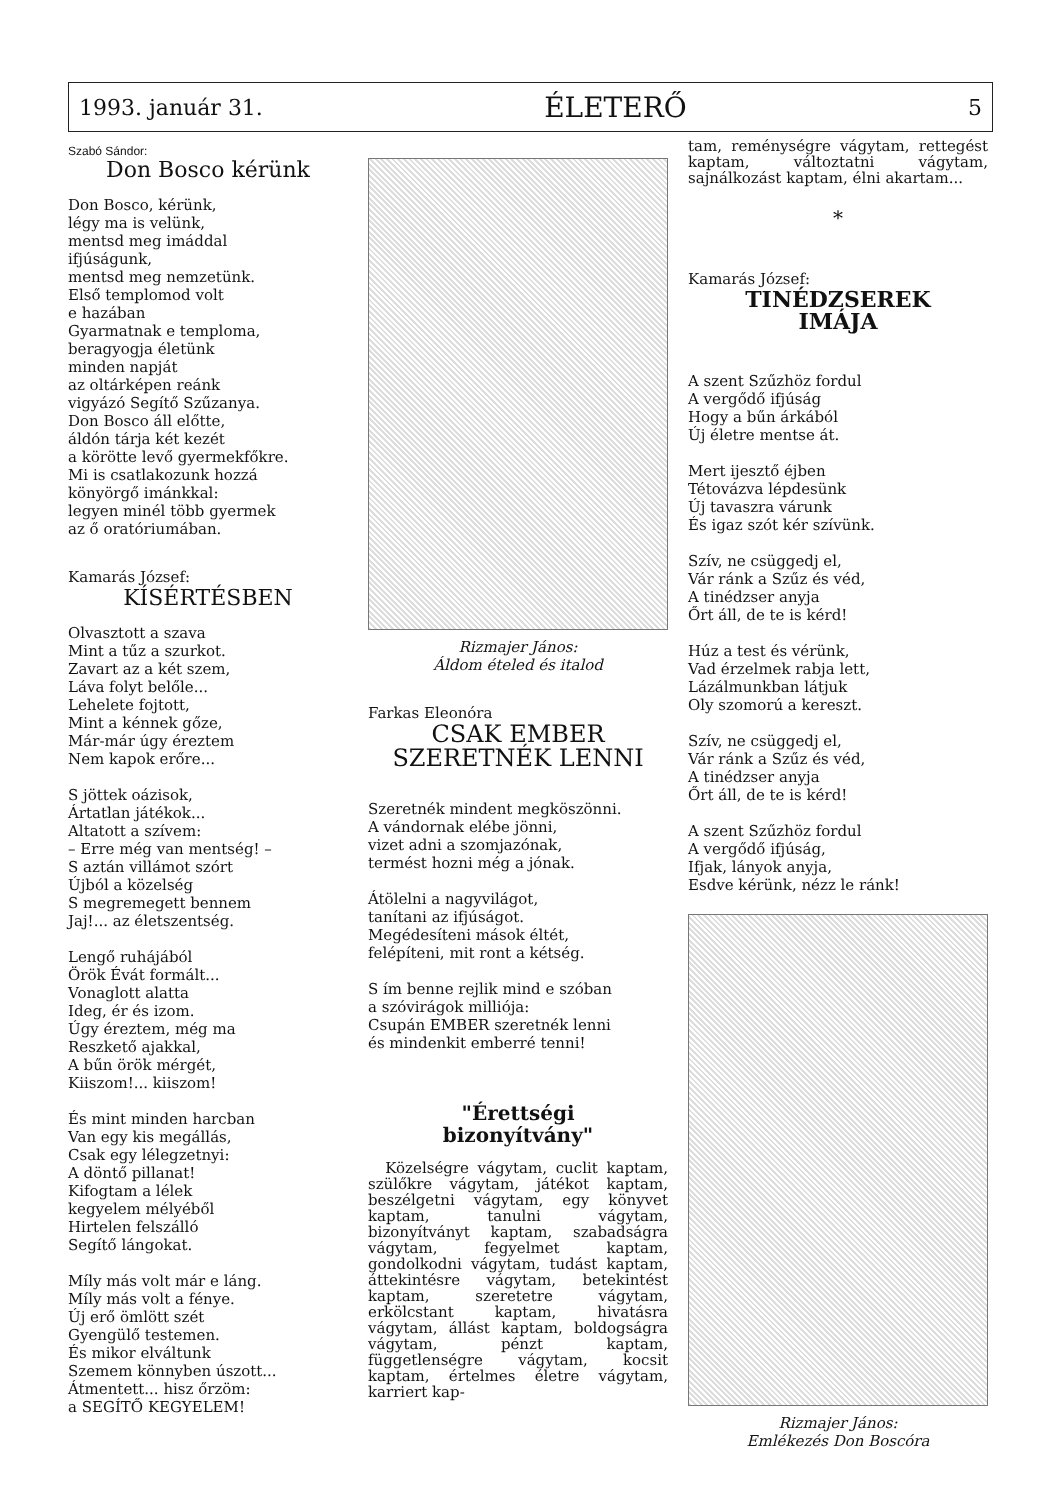1993. január 31. ÉLETERŐ 5
Szabó Sándor:
Don Bosco kérünk
Don Bosco, kérünk,
légy ma is velünk,
mentsd meg imáddal
ifjúságunk,
mentsd meg nemzetünk.
Első templomod volt
e hazában
Gyarmatnak e temploma,
beragyogja életünk
minden napját
az oltárképen reánk
vigyázó Segítő Szűzanya.
Don Bosco áll előtte,
áldón tárja két kezét
a körötte levő gyermekfőkre.
Mi is csatlakozunk hozzá
könyörgő imánkkal:
legyen minél több gyermek
az ő oratóriumában.
Kamarás József:
KÍSÉRTÉSBEN
Olvasztott a szava
Mint a tűz a szurkot.
Zavart az a két szem,
Láva folyt belőle...
Lehelete fojtott,
Mint a kénnek gőze,
Már-már úgy éreztem
Nem kapok erőre...
S jöttek oázisok,
Ártatlan játékok...
Altatott a szívem:
– Erre még van mentség! –
S aztán villámot szórt
Újból a közelség
S megremegett bennem
Jaj!... az életszentség.
Lengő ruhájából
Örök Évát formált...
Vonaglott alatta
Ideg, ér és izom.
Úgy éreztem, még ma
Reszkető ajakkal,
A bűn örök mérgét,
Kiiszom!... kiiszom!
És mint minden harcban
Van egy kis megállás,
Csak egy lélegzetnyi:
A döntő pillanat!
Kifogtam a lélek
kegyelem mélyéből
Hirtelen felszálló
Segítő lángokat.
Míly más volt már e láng.
Míly más volt a fénye.
Új erő ömlött szét
Gyengülő testemen.
És mikor elváltunk
Szemem könnyben úszott...
Átmentett... hisz őrzöm:
a SEGÍTŐ KEGYELEM!
Rizmajer János:
Áldom ételed és italod
Farkas Eleonóra
CSAK EMBER
SZERETNÉK LENNI
Szeretnék mindent megköszönni.
A vándornak elébe jönni,
vizet adni a szomjazónak,
termést hozni még a jónak.
Átölelni a nagyvilágot,
tanítani az ifjúságot.
Megédesíteni mások éltét,
felépíteni, mit ront a kétség.
S ím benne rejlik mind e szóban
a szóvirágok milliója:
Csupán EMBER szeretnék lenni
és mindenkit emberré tenni!
"Érettségi
bizonyítvány"
Közelségre vágytam, cuclit kaptam, szülőkre vágytam, játékot kaptam, beszélgetni vágytam, egy könyvet kaptam, tanulni vágytam, bizonyítványt kaptam, szabadságra vágytam, fegyelmet kaptam, gondolkodni vágytam, tudást kaptam, áttekintésre vágytam, betekintést kaptam, szeretetre vágytam, erkölcstant kaptam, hivatásra vágytam, állást kaptam, boldogságra vágytam, pénzt kaptam, függetlenségre vágytam, kocsit kaptam, értelmes életre vágytam, karriert kap-
tam, reménységre vágytam, rettegést kaptam, változtatni vágytam, sajnálkozást kaptam, élni akartam...
*
Kamarás József:
TINÉDZSEREK
IMÁJA
A szent Szűzhöz fordul
A vergődő ifjúság
Hogy a bűn árkából
Új életre mentse át.
Mert ijesztő éjben
Tétovázva lépdesünk
Új tavaszra várunk
És igaz szót kér szívünk.
Szív, ne csüggedj el,
Vár ránk a Szűz és véd,
A tinédzser anyja
Őrt áll, de te is kérd!
Húz a test és vérünk,
Vad érzelmek rabja lett,
Lázálmunkban látjuk
Oly szomorú a kereszt.
Szív, ne csüggedj el,
Vár ránk a Szűz és véd,
A tinédzser anyja
Őrt áll, de te is kérd!
A szent Szűzhöz fordul
A vergődő ifjúság,
Ifjak, lányok anyja,
Esdve kérünk, nézz le ránk!
Rizmajer János:
Emlékezés Don Boscóra